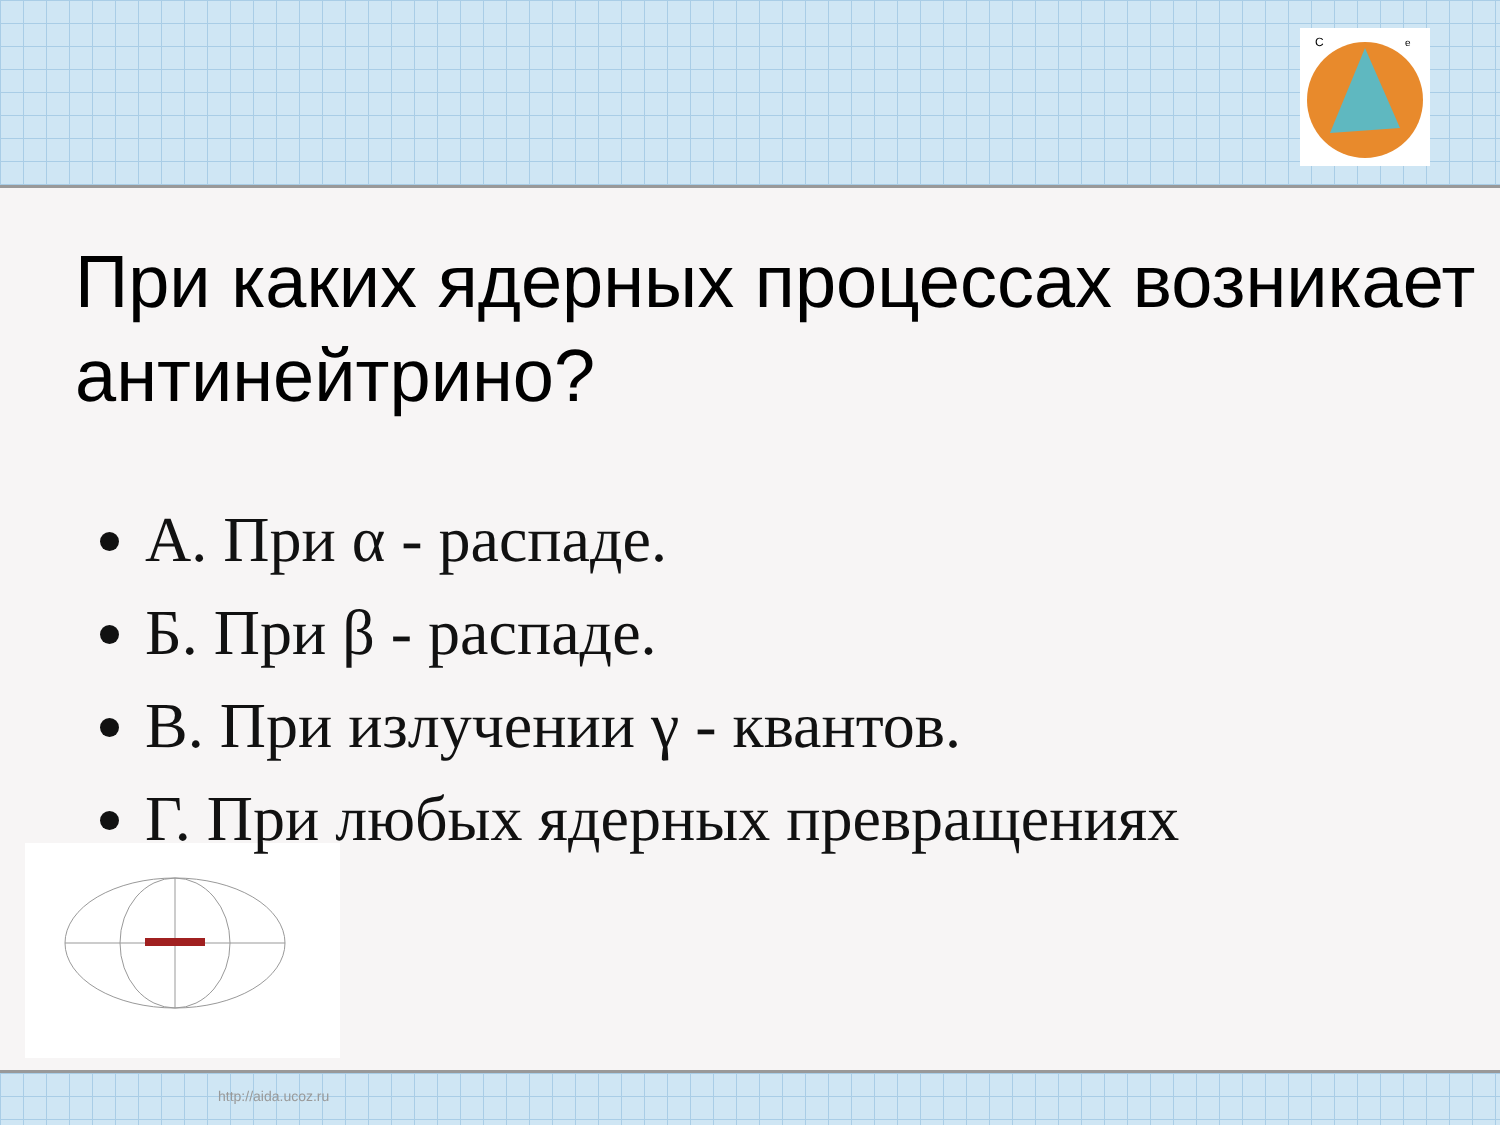C
e
http://aida.ucoz.ru
При каких ядерных процессах возникает антинейтрино?
А. При α - распаде.
Б. При β - распаде.
В. При излучении γ - квантов.
Г. При любых ядерных превращениях